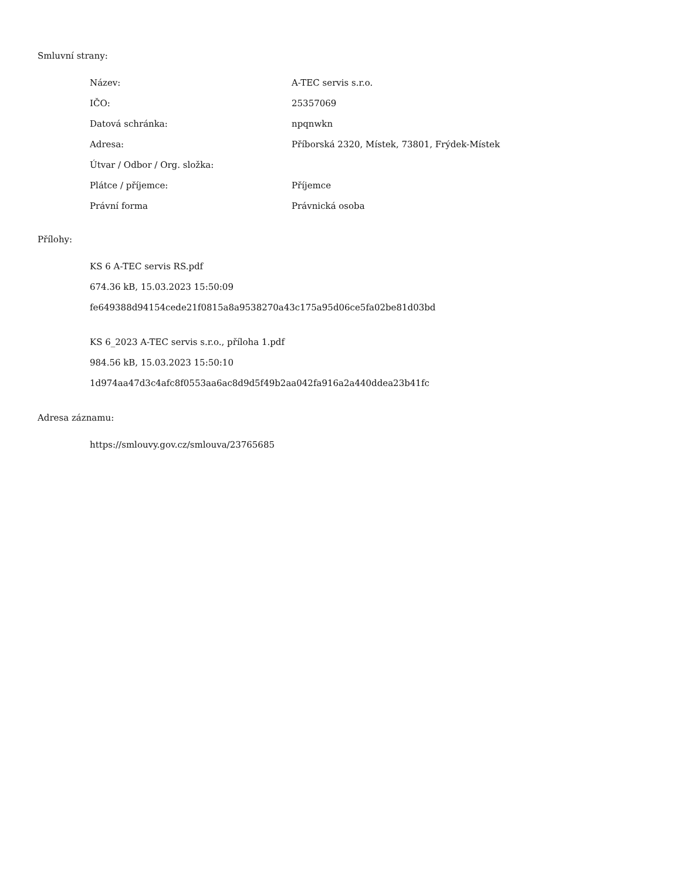Smluvní strany:
| Název: | A-TEC servis s.r.o. |
| IČO: | 25357069 |
| Datová schránka: | npqnwkn |
| Adresa: | Příborská 2320, Místek, 73801, Frýdek-Místek |
| Útvar / Odbor / Org. složka: | |
| Plátce / příjemce: | Příjemce |
| Právní forma | Právnická osoba |
Přílohy:
KS 6 A-TEC servis RS.pdf
674.36 kB, 15.03.2023 15:50:09
fe649388d94154cede21f0815a8a9538270a43c175a95d06ce5fa02be81d03bd
KS 6_2023 A-TEC servis s.r.o., příloha 1.pdf
984.56 kB, 15.03.2023 15:50:10
1d974aa47d3c4afc8f0553aa6ac8d9d5f49b2aa042fa916a2a440ddea23b41fc
Adresa záznamu:
https://smlouvy.gov.cz/smlouva/23765685